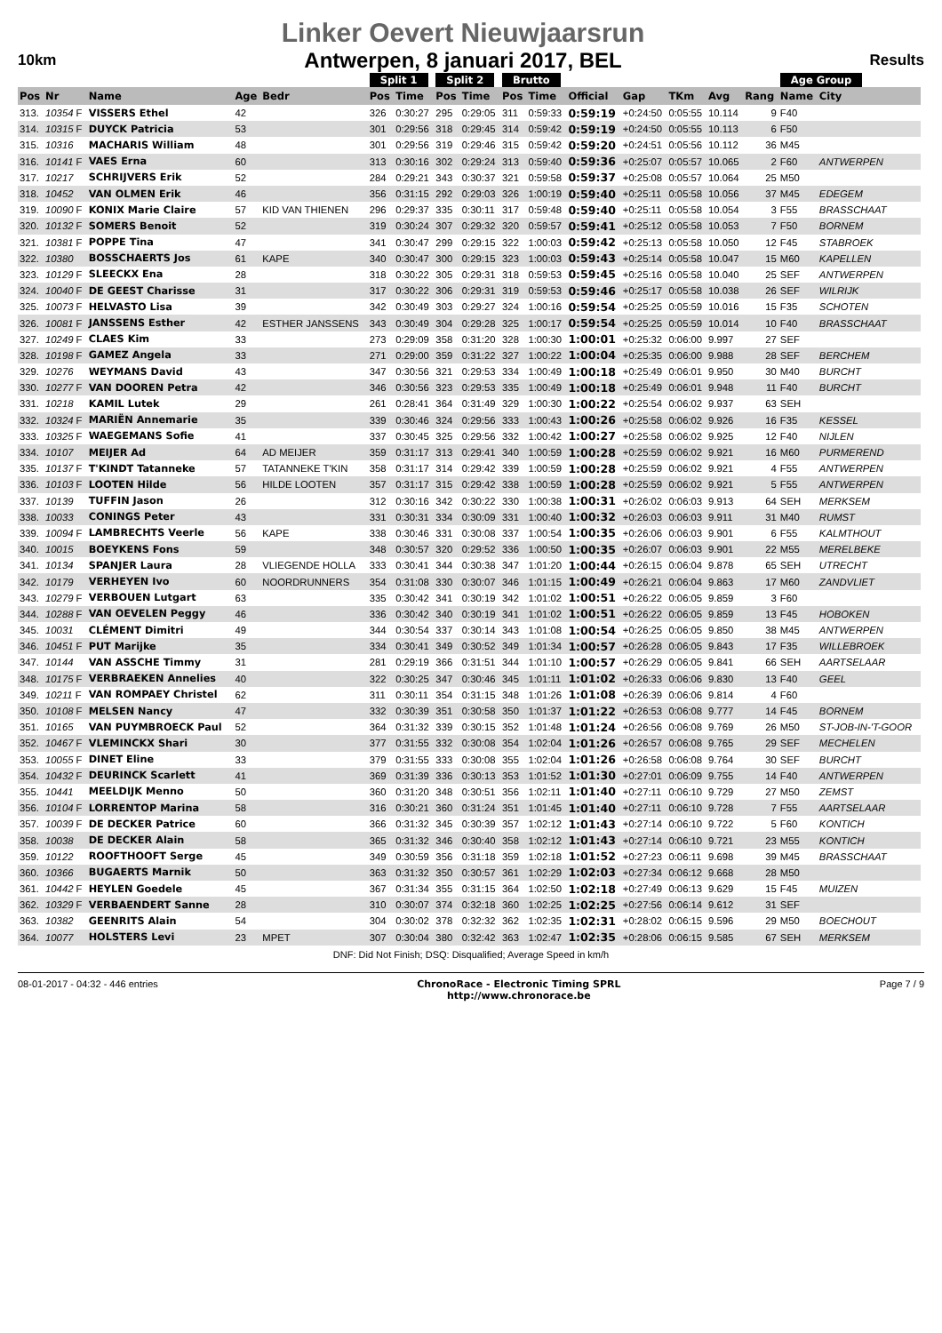10km
Linker Oevert Nieuwjaarsrun
Antwerpen, 8 januari 2017, BEL
Results
| | | | | | Split 1 | | Split 2 | | Brutto | | | | | | | Age Group | | |
| --- | --- | --- | --- | --- | --- | --- | --- | --- | --- | --- | --- | --- | --- | --- | --- | --- | --- | --- |
| Pos | Nr | Name | Age | Bedr | Pos | Time | Pos | Time | Pos | Time | Official | Gap | TKm | Avg | Rang | Name | City | |
| 313. | 10354 F | VISSERS Ethel | 42 | | 326 | 0:30:27 | 295 | 0:29:05 | 311 | 0:59:33 | 0:59:19 | +0:24:50 | 0:05:55 | 10.114 | 9 | F40 | | |
| 314. | 10315 F | DUYCK Patricia | 53 | | 301 | 0:29:56 | 318 | 0:29:45 | 314 | 0:59:42 | 0:59:19 | +0:24:50 | 0:05:55 | 10.113 | 6 | F50 | | |
| 315. | 10316 | MACHARIS William | 48 | | 301 | 0:29:56 | 319 | 0:29:46 | 315 | 0:59:42 | 0:59:20 | +0:24:51 | 0:05:56 | 10.112 | 36 | M45 | | |
| 316. | 10141 F | VAES Erna | 60 | | 313 | 0:30:16 | 302 | 0:29:24 | 313 | 0:59:40 | 0:59:36 | +0:25:07 | 0:05:57 | 10.065 | 2 | F60 | ANTWERPEN | |
| 317. | 10217 | SCHRIJVERS Erik | 52 | | 284 | 0:29:21 | 343 | 0:30:37 | 321 | 0:59:58 | 0:59:37 | +0:25:08 | 0:05:57 | 10.064 | 25 | M50 | | |
| 318. | 10452 | VAN OLMEN Erik | 46 | | 356 | 0:31:15 | 292 | 0:29:03 | 326 | 1:00:19 | 0:59:40 | +0:25:11 | 0:05:58 | 10.056 | 37 | M45 | EDEGEM | |
| 319. | 10090 F | KONIX Marie Claire | 57 | KID VAN THIENEN | 296 | 0:29:37 | 335 | 0:30:11 | 317 | 0:59:48 | 0:59:40 | +0:25:11 | 0:05:58 | 10.054 | 3 | F55 | BRASSCHAAT | |
| 320. | 10132 F | SOMERS Benoit | 52 | | 319 | 0:30:24 | 307 | 0:29:32 | 320 | 0:59:57 | 0:59:41 | +0:25:12 | 0:05:58 | 10.053 | 7 | F50 | BORNEM | |
| 321. | 10381 F | POPPE Tina | 47 | | 341 | 0:30:47 | 299 | 0:29:15 | 322 | 1:00:03 | 0:59:42 | +0:25:13 | 0:05:58 | 10.050 | 12 | F45 | STABROEK | |
| 322. | 10380 | BOSSCHAERTS Jos | 61 | KAPE | 340 | 0:30:47 | 300 | 0:29:15 | 323 | 1:00:03 | 0:59:43 | +0:25:14 | 0:05:58 | 10.047 | 15 | M60 | KAPELLEN | |
| 323. | 10129 F | SLEECKX Ena | 28 | | 318 | 0:30:22 | 305 | 0:29:31 | 318 | 0:59:53 | 0:59:45 | +0:25:16 | 0:05:58 | 10.040 | 25 | SEF | ANTWERPEN | |
| 324. | 10040 F | DE GEEST Charisse | 31 | | 317 | 0:30:22 | 306 | 0:29:31 | 319 | 0:59:53 | 0:59:46 | +0:25:17 | 0:05:58 | 10.038 | 26 | SEF | WILRIJK | |
| 325. | 10073 F | HELVASTO Lisa | 39 | | 342 | 0:30:49 | 303 | 0:29:27 | 324 | 1:00:16 | 0:59:54 | +0:25:25 | 0:05:59 | 10.016 | 15 | F35 | SCHOTEN | |
| 326. | 10081 F | JANSSENS Esther | 42 | ESTHER JANSSENS | 343 | 0:30:49 | 304 | 0:29:28 | 325 | 1:00:17 | 0:59:54 | +0:25:25 | 0:05:59 | 10.014 | 10 | F40 | BRASSCHAAT | |
| 327. | 10249 F | CLAES Kim | 33 | | 273 | 0:29:09 | 358 | 0:31:20 | 328 | 1:00:30 | 1:00:01 | +0:25:32 | 0:06:00 | 9.997 | 27 | SEF | | |
| 328. | 10198 F | GAMEZ Angela | 33 | | 271 | 0:29:00 | 359 | 0:31:22 | 327 | 1:00:22 | 1:00:04 | +0:25:35 | 0:06:00 | 9.988 | 28 | SEF | BERCHEM | |
| 329. | 10276 | WEYMANS David | 43 | | 347 | 0:30:56 | 321 | 0:29:53 | 334 | 1:00:49 | 1:00:18 | +0:25:49 | 0:06:01 | 9.950 | 30 | M40 | BURCHT | |
| 330. | 10277 F | VAN DOOREN Petra | 42 | | 346 | 0:30:56 | 323 | 0:29:53 | 335 | 1:00:49 | 1:00:18 | +0:25:49 | 0:06:01 | 9.948 | 11 | F40 | BURCHT | |
| 331. | 10218 | KAMIL Lutek | 29 | | 261 | 0:28:41 | 364 | 0:31:49 | 329 | 1:00:30 | 1:00:22 | +0:25:54 | 0:06:02 | 9.937 | 63 | SEH | | |
| 332. | 10324 F | MARIËN Annemarie | 35 | | 339 | 0:30:46 | 324 | 0:29:56 | 333 | 1:00:43 | 1:00:26 | +0:25:58 | 0:06:02 | 9.926 | 16 | F35 | KESSEL | |
| 333. | 10325 F | WAEGEMANS Sofie | 41 | | 337 | 0:30:45 | 325 | 0:29:56 | 332 | 1:00:42 | 1:00:27 | +0:25:58 | 0:06:02 | 9.925 | 12 | F40 | NIJLEN | |
| 334. | 10107 | MEIJER Ad | 64 | AD MEIJER | 359 | 0:31:17 | 313 | 0:29:41 | 340 | 1:00:59 | 1:00:28 | +0:25:59 | 0:06:02 | 9.921 | 16 | M60 | PURMEREND | |
| 335. | 10137 F | T'KINDT Tatanneke | 57 | TATANNEKE T'KIN | 358 | 0:31:17 | 314 | 0:29:42 | 339 | 1:00:59 | 1:00:28 | +0:25:59 | 0:06:02 | 9.921 | 4 | F55 | ANTWERPEN | |
| 336. | 10103 F | LOOTEN Hilde | 56 | HILDE LOOTEN | 357 | 0:31:17 | 315 | 0:29:42 | 338 | 1:00:59 | 1:00:28 | +0:25:59 | 0:06:02 | 9.921 | 5 | F55 | ANTWERPEN | |
| 337. | 10139 | TUFFIN Jason | 26 | | 312 | 0:30:16 | 342 | 0:30:22 | 330 | 1:00:38 | 1:00:31 | +0:26:02 | 0:06:03 | 9.913 | 64 | SEH | MERKSEM | |
| 338. | 10033 | CONINGS Peter | 43 | | 331 | 0:30:31 | 334 | 0:30:09 | 331 | 1:00:40 | 1:00:32 | +0:26:03 | 0:06:03 | 9.911 | 31 | M40 | RUMST | |
| 339. | 10094 F | LAMBRECHTS Veerle | 56 | KAPE | 338 | 0:30:46 | 331 | 0:30:08 | 337 | 1:00:54 | 1:00:35 | +0:26:06 | 0:06:03 | 9.901 | 6 | F55 | KALMTHOUT | |
| 340. | 10015 | BOEYKENS Fons | 59 | | 348 | 0:30:57 | 320 | 0:29:52 | 336 | 1:00:50 | 1:00:35 | +0:26:07 | 0:06:03 | 9.901 | 22 | M55 | MERELBEKE | |
| 341. | 10134 | SPANJER Laura | 28 | VLIEGENDE HOLLA | 333 | 0:30:41 | 344 | 0:30:38 | 347 | 1:01:20 | 1:00:44 | +0:26:15 | 0:06:04 | 9.878 | 65 | SEH | UTRECHT | |
| 342. | 10179 | VERHEYEN Ivo | 60 | NOORDRUNNERS | 354 | 0:31:08 | 330 | 0:30:07 | 346 | 1:01:15 | 1:00:49 | +0:26:21 | 0:06:04 | 9.863 | 17 | M60 | ZANDVLIET | |
| 343. | 10279 F | VERBOUEN Lutgart | 63 | | 335 | 0:30:42 | 341 | 0:30:19 | 342 | 1:01:02 | 1:00:51 | +0:26:22 | 0:06:05 | 9.859 | 3 | F60 | | |
| 344. | 10288 F | VAN OEVELEN Peggy | 46 | | 336 | 0:30:42 | 340 | 0:30:19 | 341 | 1:01:02 | 1:00:51 | +0:26:22 | 0:06:05 | 9.859 | 13 | F45 | HOBOKEN | |
| 345. | 10031 | CLÉMENT Dimitri | 49 | | 344 | 0:30:54 | 337 | 0:30:14 | 343 | 1:01:08 | 1:00:54 | +0:26:25 | 0:06:05 | 9.850 | 38 | M45 | ANTWERPEN | |
| 346. | 10451 F | PUT Marijke | 35 | | 334 | 0:30:41 | 349 | 0:30:52 | 349 | 1:01:34 | 1:00:57 | +0:26:28 | 0:06:05 | 9.843 | 17 | F35 | WILLEBROEK | |
| 347. | 10144 | VAN ASSCHE Timmy | 31 | | 281 | 0:29:19 | 366 | 0:31:51 | 344 | 1:01:10 | 1:00:57 | +0:26:29 | 0:06:05 | 9.841 | 66 | SEH | AARTSELAAR | |
| 348. | 10175 F | VERBRAEKEN Annelies | 40 | | 322 | 0:30:25 | 347 | 0:30:46 | 345 | 1:01:11 | 1:01:02 | +0:26:33 | 0:06:06 | 9.830 | 13 | F40 | GEEL | |
| 349. | 10211 F | VAN ROMPAEY Christel | 62 | | 311 | 0:30:11 | 354 | 0:31:15 | 348 | 1:01:26 | 1:01:08 | +0:26:39 | 0:06:06 | 9.814 | 4 | F60 | | |
| 350. | 10108 F | MELSEN Nancy | 47 | | 332 | 0:30:39 | 351 | 0:30:58 | 350 | 1:01:37 | 1:01:22 | +0:26:53 | 0:06:08 | 9.777 | 14 | F45 | BORNEM | |
| 351. | 10165 | VAN PUYMBROECK Paul | 52 | | 364 | 0:31:32 | 339 | 0:30:15 | 352 | 1:01:48 | 1:01:24 | +0:26:56 | 0:06:08 | 9.769 | 26 | M50 | ST-JOB-IN-'T-GOOR | |
| 352. | 10467 F | VLEMINCKX Shari | 30 | | 377 | 0:31:55 | 332 | 0:30:08 | 354 | 1:02:04 | 1:01:26 | +0:26:57 | 0:06:08 | 9.765 | 29 | SEF | MECHELEN | |
| 353. | 10055 F | DINET Eline | 33 | | 379 | 0:31:55 | 333 | 0:30:08 | 355 | 1:02:04 | 1:01:26 | +0:26:58 | 0:06:08 | 9.764 | 30 | SEF | BURCHT | |
| 354. | 10432 F | DEURINCK Scarlett | 41 | | 369 | 0:31:39 | 336 | 0:30:13 | 353 | 1:01:52 | 1:01:30 | +0:27:01 | 0:06:09 | 9.755 | 14 | F40 | ANTWERPEN | |
| 355. | 10441 | MEELDIJK Menno | 50 | | 360 | 0:31:20 | 348 | 0:30:51 | 356 | 1:02:11 | 1:01:40 | +0:27:11 | 0:06:10 | 9.729 | 27 | M50 | ZEMST | |
| 356. | 10104 F | LORRENTOP Marina | 58 | | 316 | 0:30:21 | 360 | 0:31:24 | 351 | 1:01:45 | 1:01:40 | +0:27:11 | 0:06:10 | 9.728 | 7 | F55 | AARTSELAAR | |
| 357. | 10039 F | DE DECKER Patrice | 60 | | 366 | 0:31:32 | 345 | 0:30:39 | 357 | 1:02:12 | 1:01:43 | +0:27:14 | 0:06:10 | 9.722 | 5 | F60 | KONTICH | |
| 358. | 10038 | DE DECKER Alain | 58 | | 365 | 0:31:32 | 346 | 0:30:40 | 358 | 1:02:12 | 1:01:43 | +0:27:14 | 0:06:10 | 9.721 | 23 | M55 | KONTICH | |
| 359. | 10122 | ROOFTHOOFT Serge | 45 | | 349 | 0:30:59 | 356 | 0:31:18 | 359 | 1:02:18 | 1:01:52 | +0:27:23 | 0:06:11 | 9.698 | 39 | M45 | BRASSCHAAT | |
| 360. | 10366 | BUGAERTS Marnik | 50 | | 363 | 0:31:32 | 350 | 0:30:57 | 361 | 1:02:29 | 1:02:03 | +0:27:34 | 0:06:12 | 9.668 | 28 | M50 | | |
| 361. | 10442 F | HEYLEN Goedele | 45 | | 367 | 0:31:34 | 355 | 0:31:15 | 364 | 1:02:50 | 1:02:18 | +0:27:49 | 0:06:13 | 9.629 | 15 | F45 | MUIZEN | |
| 362. | 10329 F | VERBAENDERT Sanne | 28 | | 310 | 0:30:07 | 374 | 0:32:18 | 360 | 1:02:25 | 1:02:25 | +0:27:56 | 0:06:14 | 9.612 | 31 | SEF | | |
| 363. | 10382 | GEENRITS Alain | 54 | | 304 | 0:30:02 | 378 | 0:32:32 | 362 | 1:02:35 | 1:02:31 | +0:28:02 | 0:06:15 | 9.596 | 29 | M50 | BOECHOUT | |
| 364. | 10077 | HOLSTERS Levi | 23 | MPET | 307 | 0:30:04 | 380 | 0:32:42 | 363 | 1:02:47 | 1:02:35 | +0:28:06 | 0:06:15 | 9.585 | 67 | SEH | MERKSEM | |
DNF: Did Not Finish; DSQ: Disqualified; Average Speed in km/h
08-01-2017 - 04:32 - 446 entries
ChronoRace - Electronic Timing SPRL
http://www.chronorace.be
Page 7 / 9